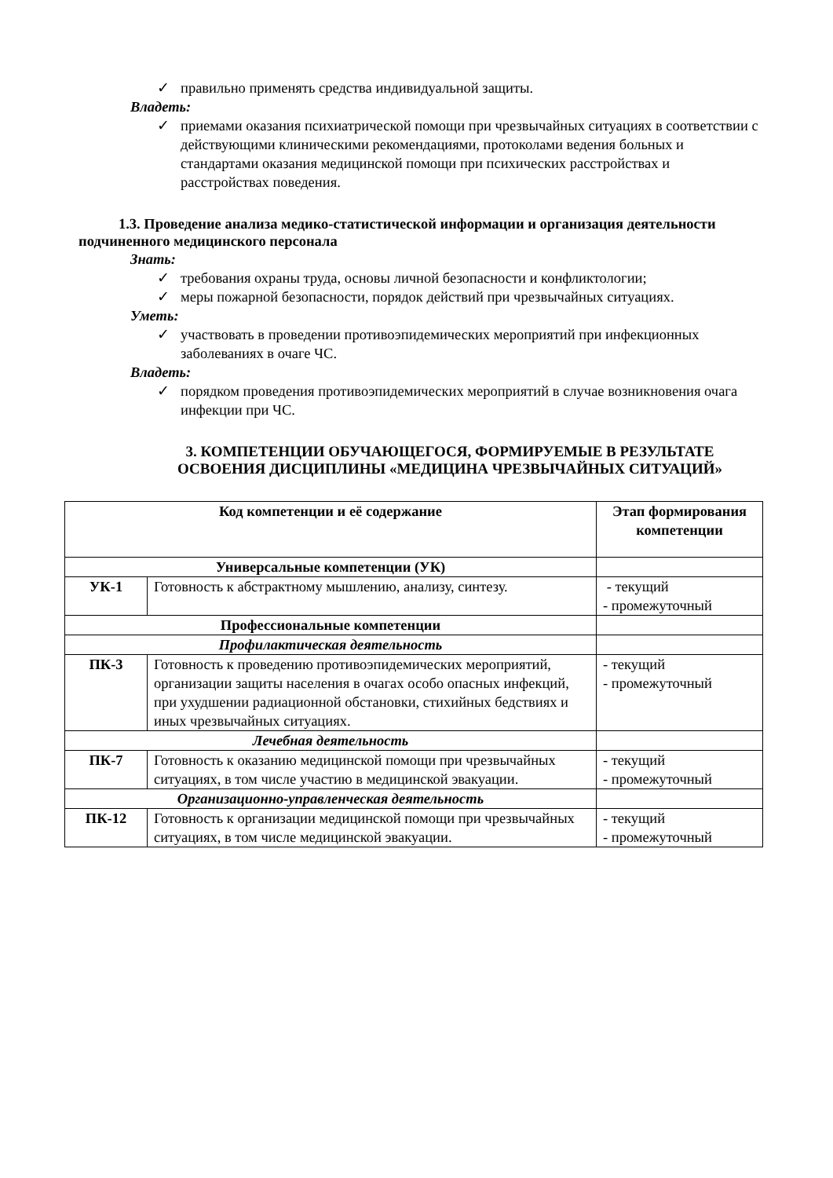✓ правильно применять средства индивидуальной защиты.
Владеть:
✓ приемами оказания психиатрической помощи при чрезвычайных ситуациях в соответствии с действующими клиническими рекомендациями, протоколами ведения больных и стандартами оказания медицинской помощи при психических расстройствах и расстройствах поведения.
1.3. Проведение анализа медико-статистической информации и организация деятельности подчиненного медицинского персонала
Знать:
✓ требования охраны труда, основы личной безопасности и конфликтологии;
✓ меры пожарной безопасности, порядок действий при чрезвычайных ситуациях.
Уметь:
✓ участвовать в проведении противоэпидемических мероприятий при инфекционных заболеваниях в очаге ЧС.
Владеть:
✓ порядком проведения противоэпидемических мероприятий в случае возникновения очага инфекции при ЧС.
3. КОМПЕТЕНЦИИ ОБУЧАЮЩЕГОСЯ, ФОРМИРУЕМЫЕ В РЕЗУЛЬТАТЕ ОСВОЕНИЯ ДИСЦИПЛИНЫ «МЕДИЦИНА ЧРЕЗВЫЧАЙНЫХ СИТУАЦИЙ»
| Код компетенции и её содержание | | Этап формирования компетенции |
| --- | --- | --- |
| Универсальные компетенции (УК) | | |
| УК-1 | Готовность к абстрактному мышлению, анализу, синтезу. | - текущий - промежуточный |
| Профессиональные компетенции | | |
| Профилактическая деятельность | | |
| ПК-3 | Готовность к проведению противоэпидемических мероприятий, организации защиты населения в очагах особо опасных инфекций, при ухудшении радиационной обстановки, стихийных бедствиях и иных чрезвычайных ситуациях. | - текущий - промежуточный |
| Лечебная деятельность | | |
| ПК-7 | Готовность к оказанию медицинской помощи при чрезвычайных ситуациях, в том числе участию в медицинской эвакуации. | - текущий - промежуточный |
| Организационно-управленческая деятельность | | |
| ПК-12 | Готовность к организации медицинской помощи при чрезвычайных ситуациях, в том числе медицинской эвакуации. | - текущий - промежуточный |